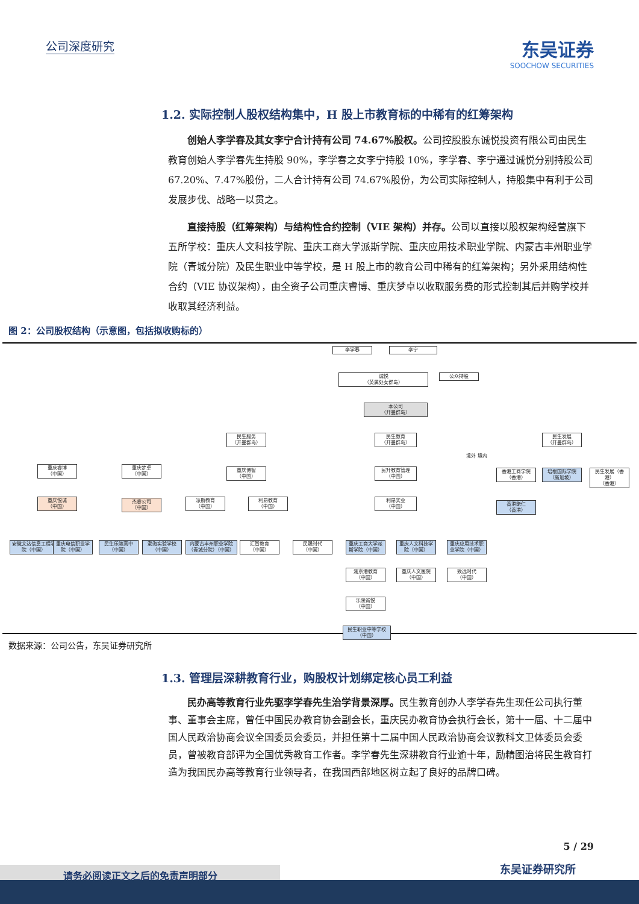公司深度研究
东吴证券
SOOCHOW SECURITIES
1.2. 实际控制人股权结构集中，H 股上市教育标的中稀有的红筹架构
创始人李学春及其女李宁合计持有公司 74.67%股权。公司控股股东诚悦投资有限公司由民生教育创始人李学春先生持股 90%，李学春之女李宁持股 10%，李学春、李宁通过诚悦分别持股公司 67.20%、7.47%股份，二人合计持有公司 74.67%股份，为公司实际控制人，持股集中有利于公司发展步伐、战略一以贯之。
直接持股（红筹架构）与结构性合约控制（VIE 架构）并存。公司以直接以股权架构经营旗下五所学校：重庆人文科技学院、重庆工商大学派斯学院、重庆应用技术职业学院、内蒙古丰州职业学院（青城分院）及民生职业中等学校，是 H 股上市的教育公司中稀有的红筹架构；另外采用结构性合约（VIE 协议架构），由全资子公司重庆睿博、重庆梦卓以收取服务费的形式控制其后并购学校并收取其经济利益。
图 2：公司股权结构（示意图，包括拟收购标的）
李学春 李宁
诚悦
（英属处女群岛）
公众持股
本公司
（开曼群岛）
民生服务
（开曼群岛）
民生教育
（开曼群岛）
民生发展
（开曼群岛）
重庆睿博
（中国）
重庆梦卓
（中国）
重庆博智
（中国）
民升教育管理
（中国）
香港工商学院
（香港）
培根国际学院
（新加坡）
民生发展（香港）
（香港）
重庆悦诚
（中国）
杰睿公司
（中国）
派斯教育
（中国）
利昂教育
（中国）
利昂实业
（中国）
香港能仁
（香港）
安徽文达信息工程学院（中国）
重庆电信职业学院（中国）
民生乐陵高中
（中国）
渤海实验学校
（中国）
内蒙古丰州职业学院（青城分院）（中国）
汇智教育
（中国）
民晟时代
（中国）
重庆工商大学派斯学院（中国）
重庆人文科技学院（中国）
重庆应用技术职业学院（中国）
渝京港教育
（中国）
重庆人文医院
（中国）
致远时代
（中国）
乐陵诚悦
（中国）
民生职业中等学校
（中国）
境外 境内
数据来源：公司公告，东吴证券研究所
1.3. 管理层深耕教育行业，购股权计划绑定核心员工利益
民办高等教育行业先驱李学春先生治学背景深厚。民生教育创办人李学春先生现任公司执行董事、董事会主席，曾任中国民办教育协会副会长，重庆民办教育协会执行会长，第十一届、十二届中国人民政治协商会议全国委员会委员，并担任第十二届中国人民政治协商会议教科文卫体委员会委员，曾被教育部评为全国优秀教育工作者。李学春先生深耕教育行业逾十年，励精图治将民生教育打造为我国民办高等教育行业领导者，在我国西部地区树立起了良好的品牌口碑。
5 / 29
东吴证券研究所 请务必阅读正文之后的免责声明部分